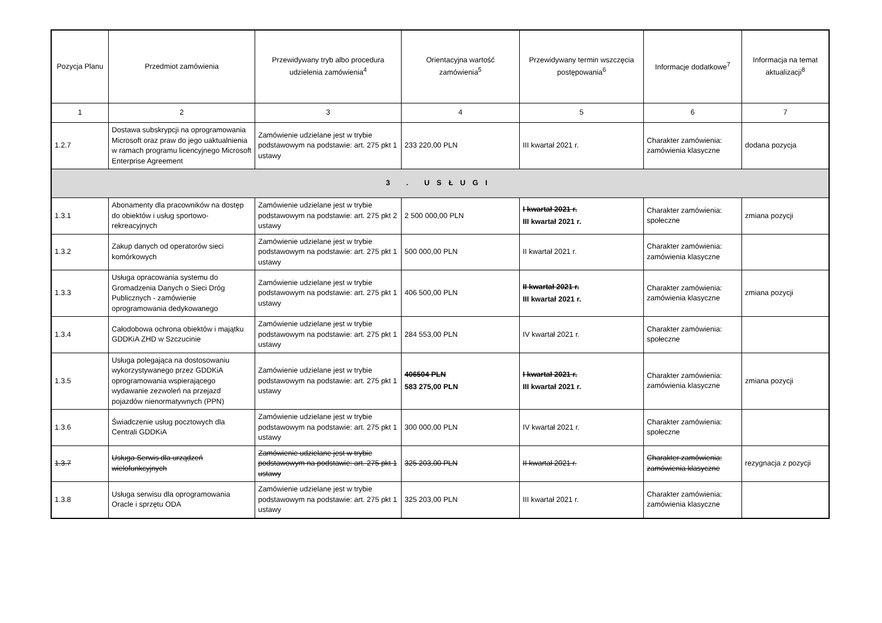| Pozycja Planu | Przedmiot zamówienia | Przewidywany tryb albo procedura udzielenia zamówienia<sup>4</sup> | Orientacyjna wartość zamówienia<sup>5</sup> | Przewidywany termin wszczęcia postępowania<sup>6</sup> | Informacje dodatkowe<sup>7</sup> | Informacja na temat aktualizacji<sup>8</sup> |
| --- | --- | --- | --- | --- | --- | --- |
| 1 | 2 | 3 | 4 | 5 | 6 | 7 |
| 1.2.7 | Dostawa subskrypcji na oprogramowania Microsoft oraz praw do jego uaktualnienia w ramach programu licencyjnego Microsoft Enterprise Agreement | Zamówienie udzielane jest w trybie podstawowym na podstawie: art. 275 pkt 1 ustawy | 233 220,00 PLN | III kwartał 2021 r. | Charakter zamówienia: zamówienia klasyczne | dodana pozycja |
| 3 . USŁUGI | | | | | | |
| 1.3.1 | Abonamenty dla pracowników na dostęp do obiektów i usług sportowo-rekreacyjnych | Zamówienie udzielane jest w trybie podstawowym na podstawie: art. 275 pkt 2 ustawy | 2 500 000,00 PLN | I kwartał 2021 r. III kwartał 2021 r. | Charakter zamówienia: społeczne | zmiana pozycji |
| 1.3.2 | Zakup danych od operatorów sieci komórkowych | Zamówienie udzielane jest w trybie podstawowym na podstawie: art. 275 pkt 1 ustawy | 500 000,00 PLN | II kwartał 2021 r. | Charakter zamówienia: zamówienia klasyczne | |
| 1.3.3 | Usługa opracowania systemu do Gromadzenia Danych o Sieci Dróg Publicznych - zamówienie oprogramowania dedykowanego | Zamówienie udzielane jest w trybie podstawowym na podstawie: art. 275 pkt 1 ustawy | 406 500,00 PLN | II kwartał 2021 r. III kwartał 2021 r. | Charakter zamówienia: zamówienia klasyczne | zmiana pozycji |
| 1.3.4 | Całodobowa ochrona obiektów i majątku GDDKiA ZHD w Szczucinie | Zamówienie udzielane jest w trybie podstawowym na podstawie: art. 275 pkt 1 ustawy | 284 553,00 PLN | IV kwartał 2021 r. | Charakter zamówienia: społeczne | |
| 1.3.5 | Usługa polegająca na dostosowaniu wykorzystywanego przez GDDKiA oprogramowania wspierającego wydawanie zezwoleń na przejazd pojazdów nienormatywnych (PPN) | Zamówienie udzielane jest w trybie podstawowym na podstawie: art. 275 pkt 1 ustawy | 406504 PLN 583 275,00 PLN | I kwartał 2021 r. III kwartał 2021 r. | Charakter zamówienia: zamówienia klasyczne | zmiana pozycji |
| 1.3.6 | Świadczenie usług pocztowych dla Centrali GDDKiA | Zamówienie udzielane jest w trybie podstawowym na podstawie: art. 275 pkt 1 ustawy | 300 000,00 PLN | IV kwartał 2021 r. | Charakter zamówienia: społeczne | |
| 1.3.7 | Usługa Serwis dla urządzeń wielofunkcyjnych | Zamówienie udzielane jest w trybie podstawowym na podstawie: art. 275 pkt 1 ustawy | 325 203,00 PLN | II kwartał 2021 r. | Charakter zamówienia: zamówienia klasyczne | rezygnacja z pozycji |
| 1.3.8 | Usługa serwisu dla oprogramowania Oracle i sprzętu ODA | Zamówienie udzielane jest w trybie podstawowym na podstawie: art. 275 pkt 1 ustawy | 325 203,00 PLN | III kwartał 2021 r. | Charakter zamówienia: zamówienia klasyczne | |